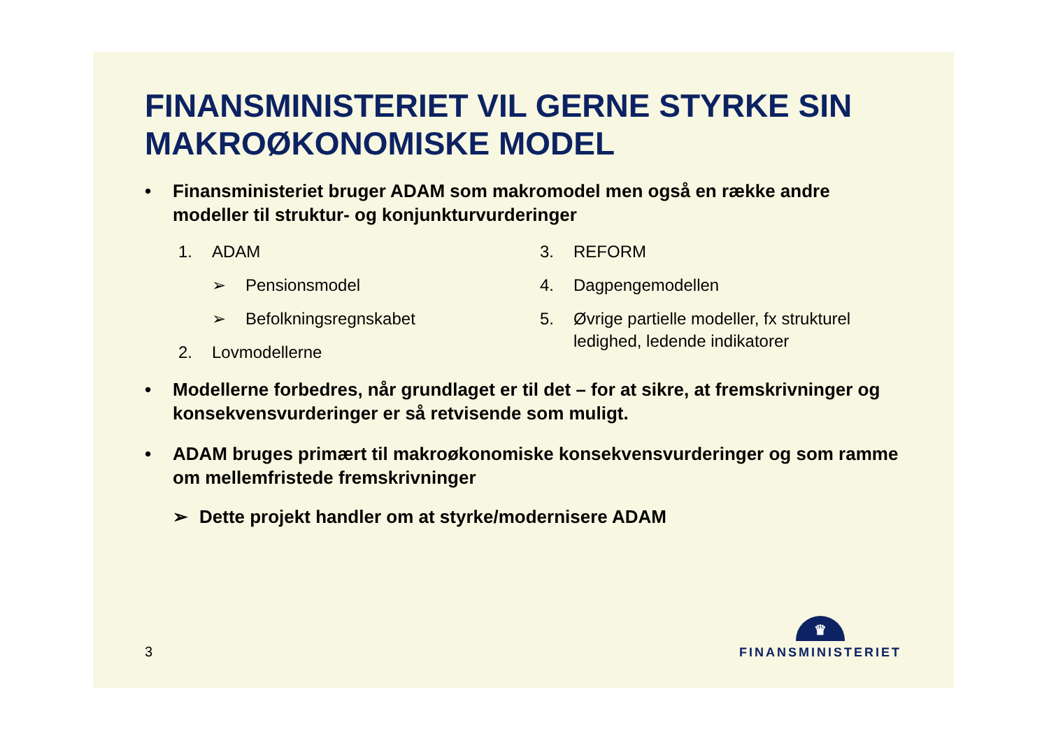FINANSMINISTERIET VIL GERNE STYRKE SIN MAKROØKONOMISKE MODEL
• Finansministeriet bruger ADAM som makromodel men også en række andre modeller til struktur- og konjunkturvurderinger
1. ADAM
➢ Pensionsmodel
➢ Befolkningsregnskabet
2. Lovmodellerne
3. REFORM
4. Dagpengemodellen
5. Øvrige partielle modeller, fx strukturel ledighed, ledende indikatorer
• Modellerne forbedres, når grundlaget er til det – for at sikre, at fremskrivninger og konsekvensvurderinger er så retvisende som muligt.
• ADAM bruges primært til makroøkonomiske konsekvensvurderinger og som ramme om mellemfristede fremskrivninger
➢ Dette projekt handler om at styrke/modernisere ADAM
3
♛
FINANSMINISTERIET